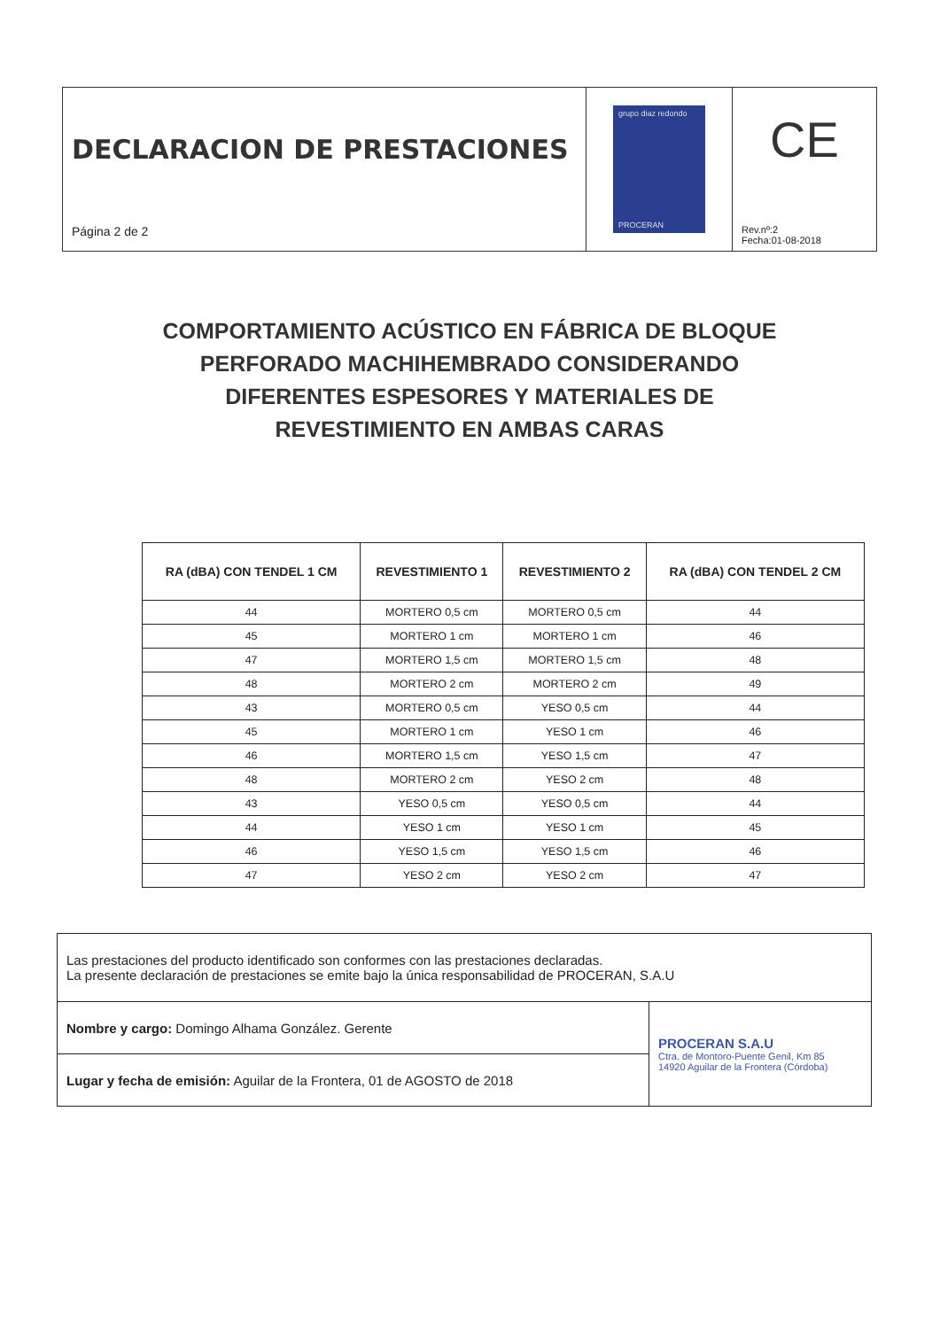DECLARACION DE PRESTACIONES
Página 2 de 2
grupo diaz redondo
PROCERAN
CE
Rev.nº:2
Fecha:01-08-2018
COMPORTAMIENTO ACÚSTICO EN FÁBRICA DE BLOQUE PERFORADO MACHIHEMBRADO CONSIDERANDO DIFERENTES ESPESORES Y MATERIALES DE REVESTIMIENTO EN AMBAS CARAS
| RA (dBA) CON TENDEL 1 CM | REVESTIMIENTO 1 | REVESTIMIENTO 2 | RA (dBA) CON TENDEL 2 CM |
| --- | --- | --- | --- |
| 44 | MORTERO 0,5 cm | MORTERO 0,5 cm | 44 |
| 45 | MORTERO 1 cm | MORTERO 1 cm | 46 |
| 47 | MORTERO 1,5 cm | MORTERO 1,5 cm | 48 |
| 48 | MORTERO 2 cm | MORTERO 2 cm | 49 |
| 43 | MORTERO 0,5 cm | YESO 0,5 cm | 44 |
| 45 | MORTERO 1 cm | YESO 1 cm | 46 |
| 46 | MORTERO 1,5 cm | YESO 1,5 cm | 47 |
| 48 | MORTERO 2 cm | YESO 2 cm | 48 |
| 43 | YESO 0,5 cm | YESO 0,5 cm | 44 |
| 44 | YESO 1 cm | YESO 1 cm | 45 |
| 46 | YESO 1,5 cm | YESO 1,5 cm | 46 |
| 47 | YESO 2 cm | YESO 2 cm | 47 |
| Las prestaciones del producto identificado son conformes con las prestaciones declaradas. La presente declaración de prestaciones se emite bajo la única responsabilidad de PROCERAN, S.A.U | |
| Nombre y cargo: Domingo Alhama González. Gerente | PROCERAN S.A.U Ctra. de Montoro-Puente Genil, Km 85 14920 Aguilar de la Frontera (Córdoba) |
| Lugar y fecha de emisión: Aguilar de la Frontera, 01 de AGOSTO de 2018 | |